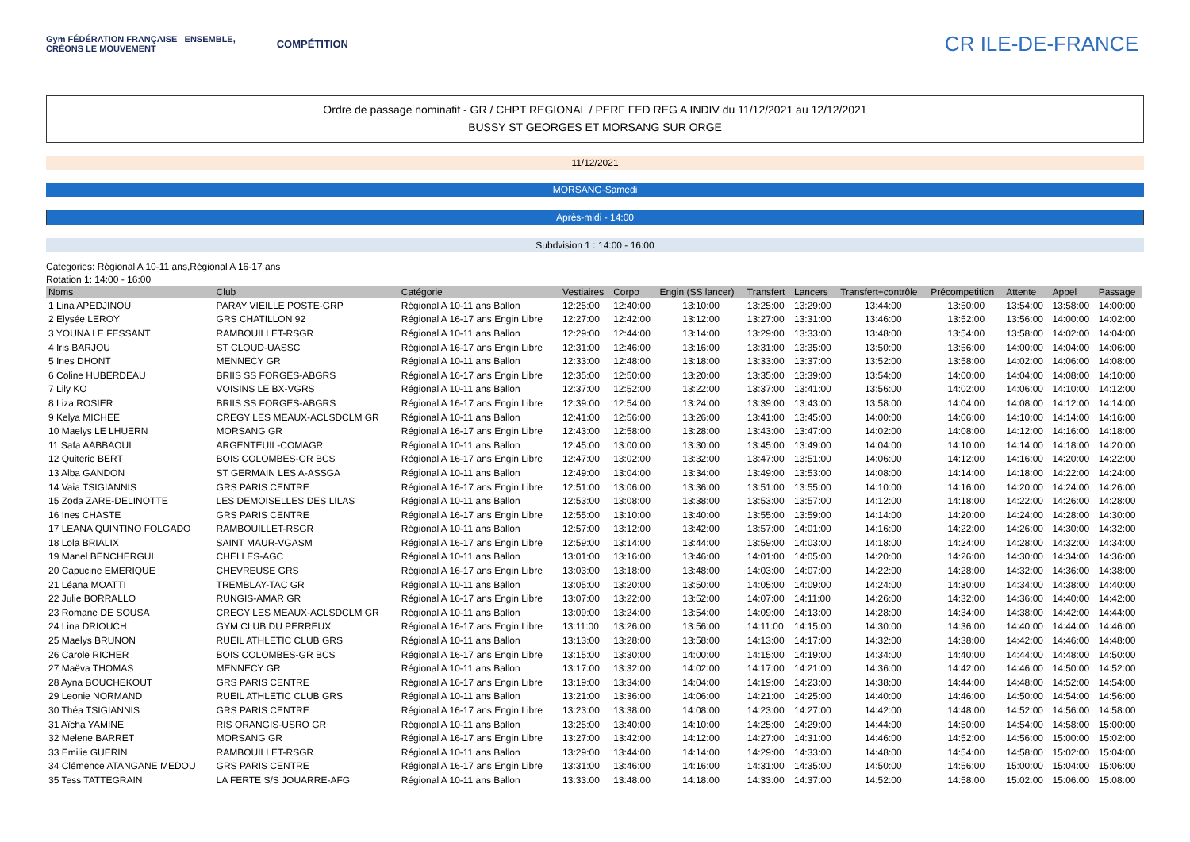Gym FÉDÉRATION FRANÇAISE ENSEMBLE,
CRÉONS LE MOUVEMENT
COMPÉTITION
CR ILE-DE-FRANCE
Ordre de passage nominatif - GR / CHPT REGIONAL / PERF FED REG A INDIV du 11/12/2021 au 12/12/2021
BUSSY ST GEORGES ET MORSANG SUR ORGE
11/12/2021
MORSANG-Samedi
Après-midi - 14:00
Subdvision 1 : 14:00 - 16:00
Categories: Régional A 10-11 ans,Régional A 16-17 ans
Rotation 1: 14:00 - 16:00
| Noms | Club | Catégorie | Vestiaires | Corpo | Engin (SS lancer) | Transfert | Lancers | Transfert+contrôle | Précompetition | Attente | Appel | Passage |
| --- | --- | --- | --- | --- | --- | --- | --- | --- | --- | --- | --- | --- |
| 1 Lina APEDJINOU | PARAY VIEILLE POSTE-GRP | Régional A 10-11 ans Ballon | 12:25:00 | 12:40:00 | 13:10:00 | 13:25:00 | 13:29:00 | 13:44:00 | 13:50:00 | 13:54:00 | 13:58:00 | 14:00:00 |
| 2 Elysée LEROY | GRS CHATILLON 92 | Régional A 16-17 ans Engin Libre | 12:27:00 | 12:42:00 | 13:12:00 | 13:27:00 | 13:31:00 | 13:46:00 | 13:52:00 | 13:56:00 | 14:00:00 | 14:02:00 |
| 3 YOUNA LE FESSANT | RAMBOUILLET-RSGR | Régional A 10-11 ans Ballon | 12:29:00 | 12:44:00 | 13:14:00 | 13:29:00 | 13:33:00 | 13:48:00 | 13:54:00 | 13:58:00 | 14:02:00 | 14:04:00 |
| 4 Iris BARJOU | ST CLOUD-UASSC | Régional A 16-17 ans Engin Libre | 12:31:00 | 12:46:00 | 13:16:00 | 13:31:00 | 13:35:00 | 13:50:00 | 13:56:00 | 14:00:00 | 14:04:00 | 14:06:00 |
| 5 Ines DHONT | MENNECY GR | Régional A 10-11 ans Ballon | 12:33:00 | 12:48:00 | 13:18:00 | 13:33:00 | 13:37:00 | 13:52:00 | 13:58:00 | 14:02:00 | 14:06:00 | 14:08:00 |
| 6 Coline HUBERDEAU | BRIIS SS FORGES-ABGRS | Régional A 16-17 ans Engin Libre | 12:35:00 | 12:50:00 | 13:20:00 | 13:35:00 | 13:39:00 | 13:54:00 | 14:00:00 | 14:04:00 | 14:08:00 | 14:10:00 |
| 7 Lily KO | VOISINS LE BX-VGRS | Régional A 10-11 ans Ballon | 12:37:00 | 12:52:00 | 13:22:00 | 13:37:00 | 13:41:00 | 13:56:00 | 14:02:00 | 14:06:00 | 14:10:00 | 14:12:00 |
| 8 Liza ROSIER | BRIIS SS FORGES-ABGRS | Régional A 16-17 ans Engin Libre | 12:39:00 | 12:54:00 | 13:24:00 | 13:39:00 | 13:43:00 | 13:58:00 | 14:04:00 | 14:08:00 | 14:12:00 | 14:14:00 |
| 9 Kelya MICHEE | CREGY LES MEAUX-ACLSDCLM GR | Régional A 10-11 ans Ballon | 12:41:00 | 12:56:00 | 13:26:00 | 13:41:00 | 13:45:00 | 14:00:00 | 14:06:00 | 14:10:00 | 14:14:00 | 14:16:00 |
| 10 Maelys LE LHUERN | MORSANG GR | Régional A 16-17 ans Engin Libre | 12:43:00 | 12:58:00 | 13:28:00 | 13:43:00 | 13:47:00 | 14:02:00 | 14:08:00 | 14:12:00 | 14:16:00 | 14:18:00 |
| 11 Safa AABBAOUI | ARGENTEUIL-COMAGR | Régional A 10-11 ans Ballon | 12:45:00 | 13:00:00 | 13:30:00 | 13:45:00 | 13:49:00 | 14:04:00 | 14:10:00 | 14:14:00 | 14:18:00 | 14:20:00 |
| 12 Quiterie BERT | BOIS COLOMBES-GR BCS | Régional A 16-17 ans Engin Libre | 12:47:00 | 13:02:00 | 13:32:00 | 13:47:00 | 13:51:00 | 14:06:00 | 14:12:00 | 14:16:00 | 14:20:00 | 14:22:00 |
| 13 Alba GANDON | ST GERMAIN LES A-ASSGA | Régional A 10-11 ans Ballon | 12:49:00 | 13:04:00 | 13:34:00 | 13:49:00 | 13:53:00 | 14:08:00 | 14:14:00 | 14:18:00 | 14:22:00 | 14:24:00 |
| 14 Vaia TSIGIANNIS | GRS PARIS CENTRE | Régional A 16-17 ans Engin Libre | 12:51:00 | 13:06:00 | 13:36:00 | 13:51:00 | 13:55:00 | 14:10:00 | 14:16:00 | 14:20:00 | 14:24:00 | 14:26:00 |
| 15 Zoda ZARE-DELINOTTE | LES DEMOISELLES DES LILAS | Régional A 10-11 ans Ballon | 12:53:00 | 13:08:00 | 13:38:00 | 13:53:00 | 13:57:00 | 14:12:00 | 14:18:00 | 14:22:00 | 14:26:00 | 14:28:00 |
| 16 Ines CHASTE | GRS PARIS CENTRE | Régional A 16-17 ans Engin Libre | 12:55:00 | 13:10:00 | 13:40:00 | 13:55:00 | 13:59:00 | 14:14:00 | 14:20:00 | 14:24:00 | 14:28:00 | 14:30:00 |
| 17 LEANA QUINTINO FOLGADO | RAMBOUILLET-RSGR | Régional A 10-11 ans Ballon | 12:57:00 | 13:12:00 | 13:42:00 | 13:57:00 | 14:01:00 | 14:16:00 | 14:22:00 | 14:26:00 | 14:30:00 | 14:32:00 |
| 18 Lola BRIALIX | SAINT MAUR-VGASM | Régional A 16-17 ans Engin Libre | 12:59:00 | 13:14:00 | 13:44:00 | 13:59:00 | 14:03:00 | 14:18:00 | 14:24:00 | 14:28:00 | 14:32:00 | 14:34:00 |
| 19 Manel BENCHERGUI | CHELLES-AGC | Régional A 10-11 ans Ballon | 13:01:00 | 13:16:00 | 13:46:00 | 14:01:00 | 14:05:00 | 14:20:00 | 14:26:00 | 14:30:00 | 14:34:00 | 14:36:00 |
| 20 Capucine EMERIQUE | CHEVREUSE GRS | Régional A 16-17 ans Engin Libre | 13:03:00 | 13:18:00 | 13:48:00 | 14:03:00 | 14:07:00 | 14:22:00 | 14:28:00 | 14:32:00 | 14:36:00 | 14:38:00 |
| 21 Léana MOATTI | TREMBLAY-TAC GR | Régional A 10-11 ans Ballon | 13:05:00 | 13:20:00 | 13:50:00 | 14:05:00 | 14:09:00 | 14:24:00 | 14:30:00 | 14:34:00 | 14:38:00 | 14:40:00 |
| 22 Julie BORRALLO | RUNGIS-AMAR GR | Régional A 16-17 ans Engin Libre | 13:07:00 | 13:22:00 | 13:52:00 | 14:07:00 | 14:11:00 | 14:26:00 | 14:32:00 | 14:36:00 | 14:40:00 | 14:42:00 |
| 23 Romane DE SOUSA | CREGY LES MEAUX-ACLSDCLM GR | Régional A 10-11 ans Ballon | 13:09:00 | 13:24:00 | 13:54:00 | 14:09:00 | 14:13:00 | 14:28:00 | 14:34:00 | 14:38:00 | 14:42:00 | 14:44:00 |
| 24 Lina DRIOUCH | GYM CLUB DU PERREUX | Régional A 16-17 ans Engin Libre | 13:11:00 | 13:26:00 | 13:56:00 | 14:11:00 | 14:15:00 | 14:30:00 | 14:36:00 | 14:40:00 | 14:44:00 | 14:46:00 |
| 25 Maelys BRUNON | RUEIL ATHLETIC CLUB GRS | Régional A 10-11 ans Ballon | 13:13:00 | 13:28:00 | 13:58:00 | 14:13:00 | 14:17:00 | 14:32:00 | 14:38:00 | 14:42:00 | 14:46:00 | 14:48:00 |
| 26 Carole RICHER | BOIS COLOMBES-GR BCS | Régional A 16-17 ans Engin Libre | 13:15:00 | 13:30:00 | 14:00:00 | 14:15:00 | 14:19:00 | 14:34:00 | 14:40:00 | 14:44:00 | 14:48:00 | 14:50:00 |
| 27 Maëva THOMAS | MENNECY GR | Régional A 10-11 ans Ballon | 13:17:00 | 13:32:00 | 14:02:00 | 14:17:00 | 14:21:00 | 14:36:00 | 14:42:00 | 14:46:00 | 14:50:00 | 14:52:00 |
| 28 Ayna BOUCHEKOUT | GRS PARIS CENTRE | Régional A 16-17 ans Engin Libre | 13:19:00 | 13:34:00 | 14:04:00 | 14:19:00 | 14:23:00 | 14:38:00 | 14:44:00 | 14:48:00 | 14:52:00 | 14:54:00 |
| 29 Leonie NORMAND | RUEIL ATHLETIC CLUB GRS | Régional A 10-11 ans Ballon | 13:21:00 | 13:36:00 | 14:06:00 | 14:21:00 | 14:25:00 | 14:40:00 | 14:46:00 | 14:50:00 | 14:54:00 | 14:56:00 |
| 30 Théa TSIGIANNIS | GRS PARIS CENTRE | Régional A 16-17 ans Engin Libre | 13:23:00 | 13:38:00 | 14:08:00 | 14:23:00 | 14:27:00 | 14:42:00 | 14:48:00 | 14:52:00 | 14:56:00 | 14:58:00 |
| 31 Aïcha YAMINE | RIS ORANGIS-USRO GR | Régional A 10-11 ans Ballon | 13:25:00 | 13:40:00 | 14:10:00 | 14:25:00 | 14:29:00 | 14:44:00 | 14:50:00 | 14:54:00 | 14:58:00 | 15:00:00 |
| 32 Melene BARRET | MORSANG GR | Régional A 16-17 ans Engin Libre | 13:27:00 | 13:42:00 | 14:12:00 | 14:27:00 | 14:31:00 | 14:46:00 | 14:52:00 | 14:56:00 | 15:00:00 | 15:02:00 |
| 33 Emilie GUERIN | RAMBOUILLET-RSGR | Régional A 10-11 ans Ballon | 13:29:00 | 13:44:00 | 14:14:00 | 14:29:00 | 14:33:00 | 14:48:00 | 14:54:00 | 14:58:00 | 15:02:00 | 15:04:00 |
| 34 Clémence ATANGANE MEDOU | GRS PARIS CENTRE | Régional A 16-17 ans Engin Libre | 13:31:00 | 13:46:00 | 14:16:00 | 14:31:00 | 14:35:00 | 14:50:00 | 14:56:00 | 15:00:00 | 15:04:00 | 15:06:00 |
| 35 Tess TATTEGRAIN | LA FERTE S/S JOUARRE-AFG | Régional A 10-11 ans Ballon | 13:33:00 | 13:48:00 | 14:18:00 | 14:33:00 | 14:37:00 | 14:52:00 | 14:58:00 | 15:02:00 | 15:06:00 | 15:08:00 |